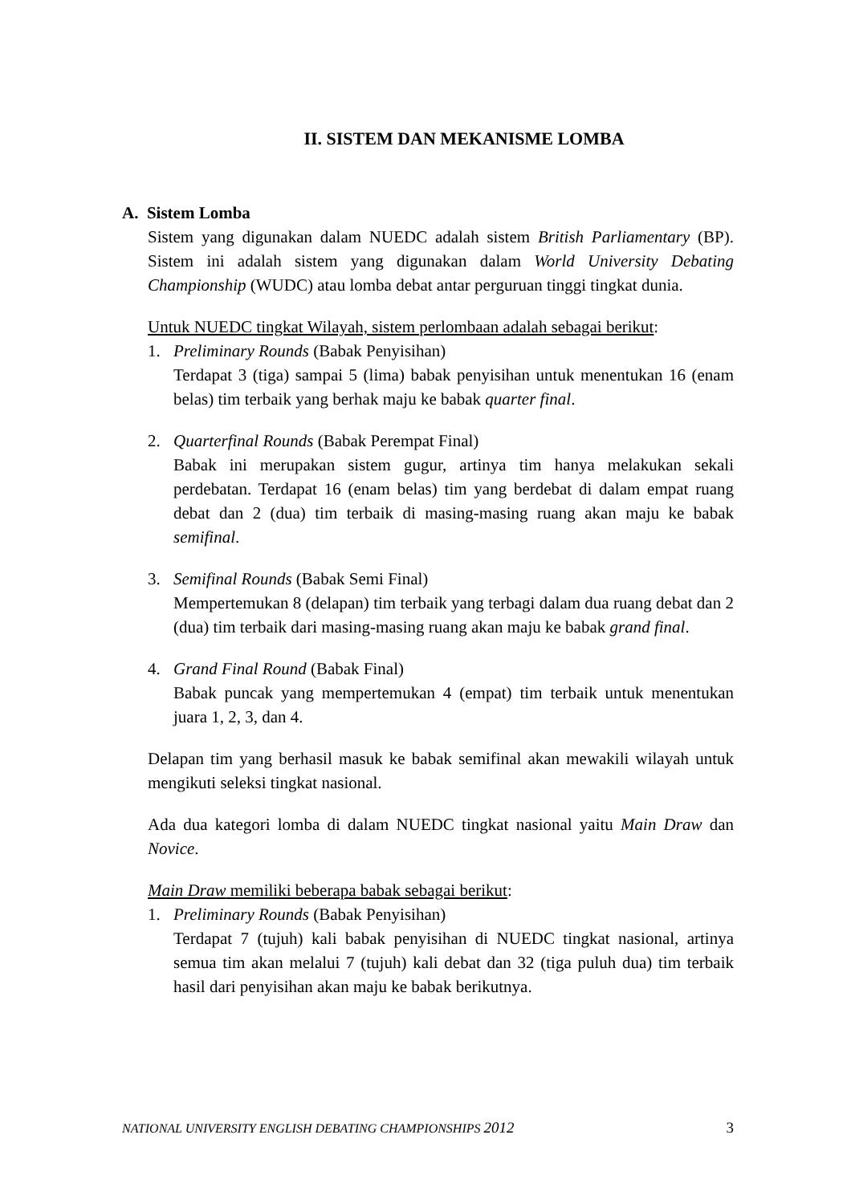II. SISTEM DAN MEKANISME LOMBA
A. Sistem Lomba
Sistem yang digunakan dalam NUEDC adalah sistem British Parliamentary (BP). Sistem ini adalah sistem yang digunakan dalam World University Debating Championship (WUDC) atau lomba debat antar perguruan tinggi tingkat dunia.
Untuk NUEDC tingkat Wilayah, sistem perlombaan adalah sebagai berikut:
1. Preliminary Rounds (Babak Penyisihan)
Terdapat 3 (tiga) sampai 5 (lima) babak penyisihan untuk menentukan 16 (enam belas) tim terbaik yang berhak maju ke babak quarter final.
2. Quarterfinal Rounds (Babak Perempat Final)
Babak ini merupakan sistem gugur, artinya tim hanya melakukan sekali perdebatan. Terdapat 16 (enam belas) tim yang berdebat di dalam empat ruang debat dan 2 (dua) tim terbaik di masing-masing ruang akan maju ke babak semifinal.
3. Semifinal Rounds (Babak Semi Final)
Mempertemukan 8 (delapan) tim terbaik yang terbagi dalam dua ruang debat dan 2 (dua) tim terbaik dari masing-masing ruang akan maju ke babak grand final.
4. Grand Final Round (Babak Final)
Babak puncak yang mempertemukan 4 (empat) tim terbaik untuk menentukan juara 1, 2, 3, dan 4.
Delapan tim yang berhasil masuk ke babak semifinal akan mewakili wilayah untuk mengikuti seleksi tingkat nasional.
Ada dua kategori lomba di dalam NUEDC tingkat nasional yaitu Main Draw dan Novice.
Main Draw memiliki beberapa babak sebagai berikut:
1. Preliminary Rounds (Babak Penyisihan)
Terdapat 7 (tujuh) kali babak penyisihan di NUEDC tingkat nasional, artinya semua tim akan melalui 7 (tujuh) kali debat dan 32 (tiga puluh dua) tim terbaik hasil dari penyisihan akan maju ke babak berikutnya.
NATIONAL UNIVERSITY ENGLISH DEBATING CHAMPIONSHIPS 2012 3